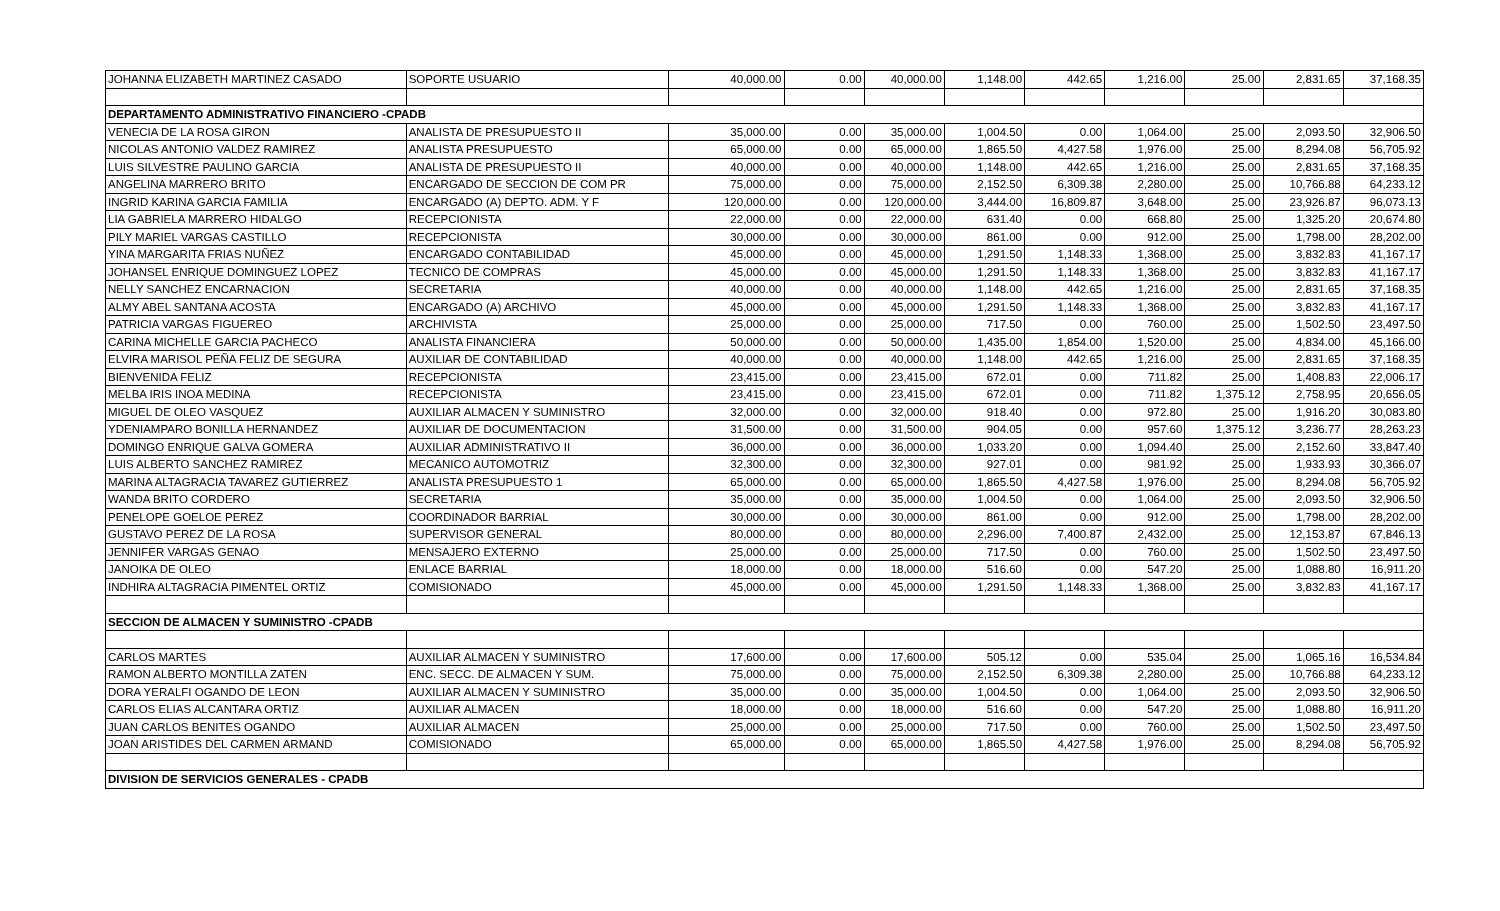| JOHANNA ELIZABETH MARTINEZ CASADO | SOPORTE USUARIO | 40,000.00 | 0.00 | 40,000.00 | 1,148.00 | 442.65 | 1,216.00 | 25.00 | 2,831.65 | 37,168.35 |
| DEPARTAMENTO ADMINISTRATIVO FINANCIERO -CPADB | | | | | | | | | | |
| VENECIA DE LA ROSA GIRON | ANALISTA DE PRESUPUESTO II | 35,000.00 | 0.00 | 35,000.00 | 1,004.50 | 0.00 | 1,064.00 | 25.00 | 2,093.50 | 32,906.50 |
| NICOLAS ANTONIO VALDEZ RAMIREZ | ANALISTA PRESUPUESTO | 65,000.00 | 0.00 | 65,000.00 | 1,865.50 | 4,427.58 | 1,976.00 | 25.00 | 8,294.08 | 56,705.92 |
| LUIS SILVESTRE PAULINO GARCIA | ANALISTA DE PRESUPUESTO II | 40,000.00 | 0.00 | 40,000.00 | 1,148.00 | 442.65 | 1,216.00 | 25.00 | 2,831.65 | 37,168.35 |
| ANGELINA MARRERO BRITO | ENCARGADO DE SECCION DE COM PR | 75,000.00 | 0.00 | 75,000.00 | 2,152.50 | 6,309.38 | 2,280.00 | 25.00 | 10,766.88 | 64,233.12 |
| INGRID KARINA GARCIA FAMILIA | ENCARGADO (A) DEPTO. ADM. Y F | 120,000.00 | 0.00 | 120,000.00 | 3,444.00 | 16,809.87 | 3,648.00 | 25.00 | 23,926.87 | 96,073.13 |
| LIA GABRIELA MARRERO HIDALGO | RECEPCIONISTA | 22,000.00 | 0.00 | 22,000.00 | 631.40 | 0.00 | 668.80 | 25.00 | 1,325.20 | 20,674.80 |
| PILY MARIEL VARGAS CASTILLO | RECEPCIONISTA | 30,000.00 | 0.00 | 30,000.00 | 861.00 | 0.00 | 912.00 | 25.00 | 1,798.00 | 28,202.00 |
| YINA MARGARITA FRIAS NUÑEZ | ENCARGADO CONTABILIDAD | 45,000.00 | 0.00 | 45,000.00 | 1,291.50 | 1,148.33 | 1,368.00 | 25.00 | 3,832.83 | 41,167.17 |
| JOHANSEL ENRIQUE DOMINGUEZ LOPEZ | TECNICO DE COMPRAS | 45,000.00 | 0.00 | 45,000.00 | 1,291.50 | 1,148.33 | 1,368.00 | 25.00 | 3,832.83 | 41,167.17 |
| NELLY SANCHEZ ENCARNACION | SECRETARIA | 40,000.00 | 0.00 | 40,000.00 | 1,148.00 | 442.65 | 1,216.00 | 25.00 | 2,831.65 | 37,168.35 |
| ALMY ABEL SANTANA ACOSTA | ENCARGADO (A) ARCHIVO | 45,000.00 | 0.00 | 45,000.00 | 1,291.50 | 1,148.33 | 1,368.00 | 25.00 | 3,832.83 | 41,167.17 |
| PATRICIA VARGAS FIGUEREO | ARCHIVISTA | 25,000.00 | 0.00 | 25,000.00 | 717.50 | 0.00 | 760.00 | 25.00 | 1,502.50 | 23,497.50 |
| CARINA MICHELLE GARCIA PACHECO | ANALISTA FINANCIERA | 50,000.00 | 0.00 | 50,000.00 | 1,435.00 | 1,854.00 | 1,520.00 | 25.00 | 4,834.00 | 45,166.00 |
| ELVIRA MARISOL PEÑA FELIZ DE SEGURA | AUXILIAR DE CONTABILIDAD | 40,000.00 | 0.00 | 40,000.00 | 1,148.00 | 442.65 | 1,216.00 | 25.00 | 2,831.65 | 37,168.35 |
| BIENVENIDA FELIZ | RECEPCIONISTA | 23,415.00 | 0.00 | 23,415.00 | 672.01 | 0.00 | 711.82 | 25.00 | 1,408.83 | 22,006.17 |
| MELBA IRIS INOA MEDINA | RECEPCIONISTA | 23,415.00 | 0.00 | 23,415.00 | 672.01 | 0.00 | 711.82 | 1,375.12 | 2,758.95 | 20,656.05 |
| MIGUEL DE OLEO VASQUEZ | AUXILIAR ALMACEN Y SUMINISTRO | 32,000.00 | 0.00 | 32,000.00 | 918.40 | 0.00 | 972.80 | 25.00 | 1,916.20 | 30,083.80 |
| YDENIAMPARO BONILLA HERNANDEZ | AUXILIAR DE DOCUMENTACION | 31,500.00 | 0.00 | 31,500.00 | 904.05 | 0.00 | 957.60 | 1,375.12 | 3,236.77 | 28,263.23 |
| DOMINGO ENRIQUE GALVA GOMERA | AUXILIAR ADMINISTRATIVO II | 36,000.00 | 0.00 | 36,000.00 | 1,033.20 | 0.00 | 1,094.40 | 25.00 | 2,152.60 | 33,847.40 |
| LUIS ALBERTO SANCHEZ RAMIREZ | MECANICO AUTOMOTRIZ | 32,300.00 | 0.00 | 32,300.00 | 927.01 | 0.00 | 981.92 | 25.00 | 1,933.93 | 30,366.07 |
| MARINA ALTAGRACIA TAVAREZ GUTIERREZ | ANALISTA PRESUPUESTO 1 | 65,000.00 | 0.00 | 65,000.00 | 1,865.50 | 4,427.58 | 1,976.00 | 25.00 | 8,294.08 | 56,705.92 |
| WANDA BRITO CORDERO | SECRETARIA | 35,000.00 | 0.00 | 35,000.00 | 1,004.50 | 0.00 | 1,064.00 | 25.00 | 2,093.50 | 32,906.50 |
| PENELOPE GOELOE PEREZ | COORDINADOR BARRIAL | 30,000.00 | 0.00 | 30,000.00 | 861.00 | 0.00 | 912.00 | 25.00 | 1,798.00 | 28,202.00 |
| GUSTAVO PEREZ DE LA ROSA | SUPERVISOR GENERAL | 80,000.00 | 0.00 | 80,000.00 | 2,296.00 | 7,400.87 | 2,432.00 | 25.00 | 12,153.87 | 67,846.13 |
| JENNIFER VARGAS GENAO | MENSAJERO EXTERNO | 25,000.00 | 0.00 | 25,000.00 | 717.50 | 0.00 | 760.00 | 25.00 | 1,502.50 | 23,497.50 |
| JANOIKA DE OLEO | ENLACE BARRIAL | 18,000.00 | 0.00 | 18,000.00 | 516.60 | 0.00 | 547.20 | 25.00 | 1,088.80 | 16,911.20 |
| INDHIRA ALTAGRACIA PIMENTEL ORTIZ | COMISIONADO | 45,000.00 | 0.00 | 45,000.00 | 1,291.50 | 1,148.33 | 1,368.00 | 25.00 | 3,832.83 | 41,167.17 |
| SECCION DE ALMACEN Y SUMINISTRO -CPADB | | | | | | | | | | |
| CARLOS MARTES | AUXILIAR ALMACEN Y SUMINISTRO | 17,600.00 | 0.00 | 17,600.00 | 505.12 | 0.00 | 535.04 | 25.00 | 1,065.16 | 16,534.84 |
| RAMON ALBERTO MONTILLA ZATEN | ENC. SECC. DE ALMACEN Y SUM. | 75,000.00 | 0.00 | 75,000.00 | 2,152.50 | 6,309.38 | 2,280.00 | 25.00 | 10,766.88 | 64,233.12 |
| DORA YERALFI OGANDO DE LEON | AUXILIAR ALMACEN Y SUMINISTRO | 35,000.00 | 0.00 | 35,000.00 | 1,004.50 | 0.00 | 1,064.00 | 25.00 | 2,093.50 | 32,906.50 |
| CARLOS ELIAS ALCANTARA ORTIZ | AUXILIAR ALMACEN | 18,000.00 | 0.00 | 18,000.00 | 516.60 | 0.00 | 547.20 | 25.00 | 1,088.80 | 16,911.20 |
| JUAN CARLOS BENITES OGANDO | AUXILIAR ALMACEN | 25,000.00 | 0.00 | 25,000.00 | 717.50 | 0.00 | 760.00 | 25.00 | 1,502.50 | 23,497.50 |
| JOAN ARISTIDES DEL CARMEN ARMAND | COMISIONADO | 65,000.00 | 0.00 | 65,000.00 | 1,865.50 | 4,427.58 | 1,976.00 | 25.00 | 8,294.08 | 56,705.92 |
| DIVISION DE SERVICIOS GENERALES - CPADB | | | | | | | | | | |